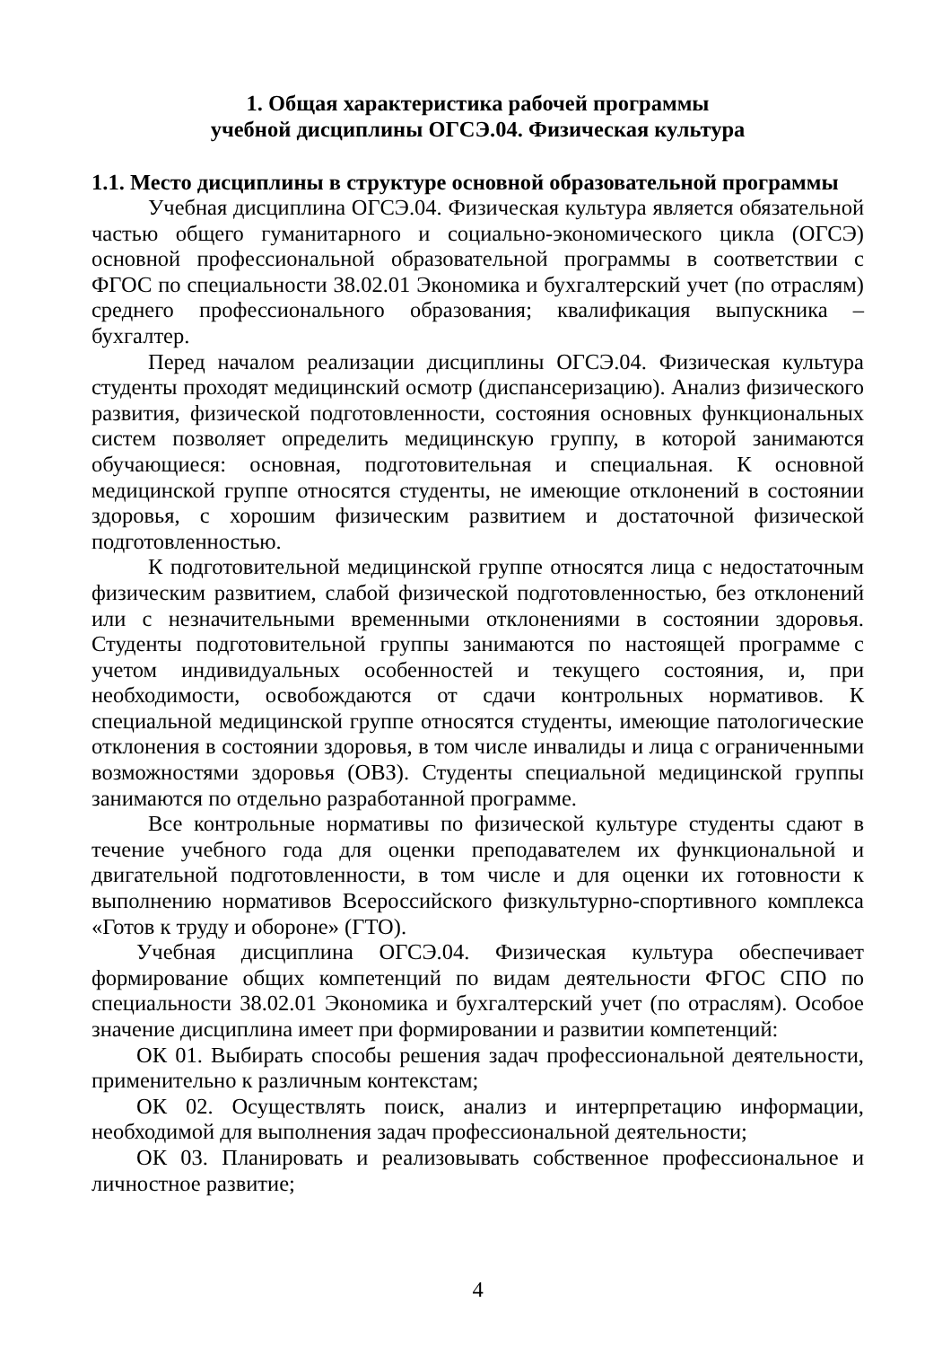1. Общая характеристика рабочей программы
учебной дисциплины ОГСЭ.04. Физическая культура
1.1. Место дисциплины в структуре основной образовательной программы
Учебная дисциплина ОГСЭ.04. Физическая культура является обязательной частью общего гуманитарного и социально-экономического цикла (ОГСЭ) основной профессиональной образовательной программы в соответствии с ФГОС по специальности 38.02.01 Экономика и бухгалтерский учет (по отраслям) среднего профессионального образования; квалификация выпускника – бухгалтер.
Перед началом реализации дисциплины ОГСЭ.04. Физическая культура студенты проходят медицинский осмотр (диспансеризацию). Анализ физического развития, физической подготовленности, состояния основных функциональных систем позволяет определить медицинскую группу, в которой занимаются обучающиеся: основная, подготовительная и специальная. К основной медицинской группе относятся студенты, не имеющие отклонений в состоянии здоровья, с хорошим физическим развитием и достаточной физической подготовленностью.
К подготовительной медицинской группе относятся лица с недостаточным физическим развитием, слабой физической подготовленностью, без отклонений или с незначительными временными отклонениями в состоянии здоровья. Студенты подготовительной группы занимаются по настоящей программе с учетом индивидуальных особенностей и текущего состояния, и, при необходимости, освобождаются от сдачи контрольных нормативов. К специальной медицинской группе относятся студенты, имеющие патологические отклонения в состоянии здоровья, в том числе инвалиды и лица с ограниченными возможностями здоровья (ОВЗ). Студенты специальной медицинской группы занимаются по отдельно разработанной программе.
Все контрольные нормативы по физической культуре студенты сдают в течение учебного года для оценки преподавателем их функциональной и двигательной подготовленности, в том числе и для оценки их готовности к выполнению нормативов Всероссийского физкультурно-спортивного комплекса «Готов к труду и обороне» (ГТО).
Учебная дисциплина ОГСЭ.04. Физическая культура обеспечивает формирование общих компетенций по видам деятельности ФГОС СПО по специальности 38.02.01 Экономика и бухгалтерский учет (по отраслям). Особое значение дисциплина имеет при формировании и развитии компетенций:
ОК 01. Выбирать способы решения задач профессиональной деятельности, применительно к различным контекстам;
ОК 02. Осуществлять поиск, анализ и интерпретацию информации, необходимой для выполнения задач профессиональной деятельности;
ОК 03. Планировать и реализовывать собственное профессиональное и личностное развитие;
4